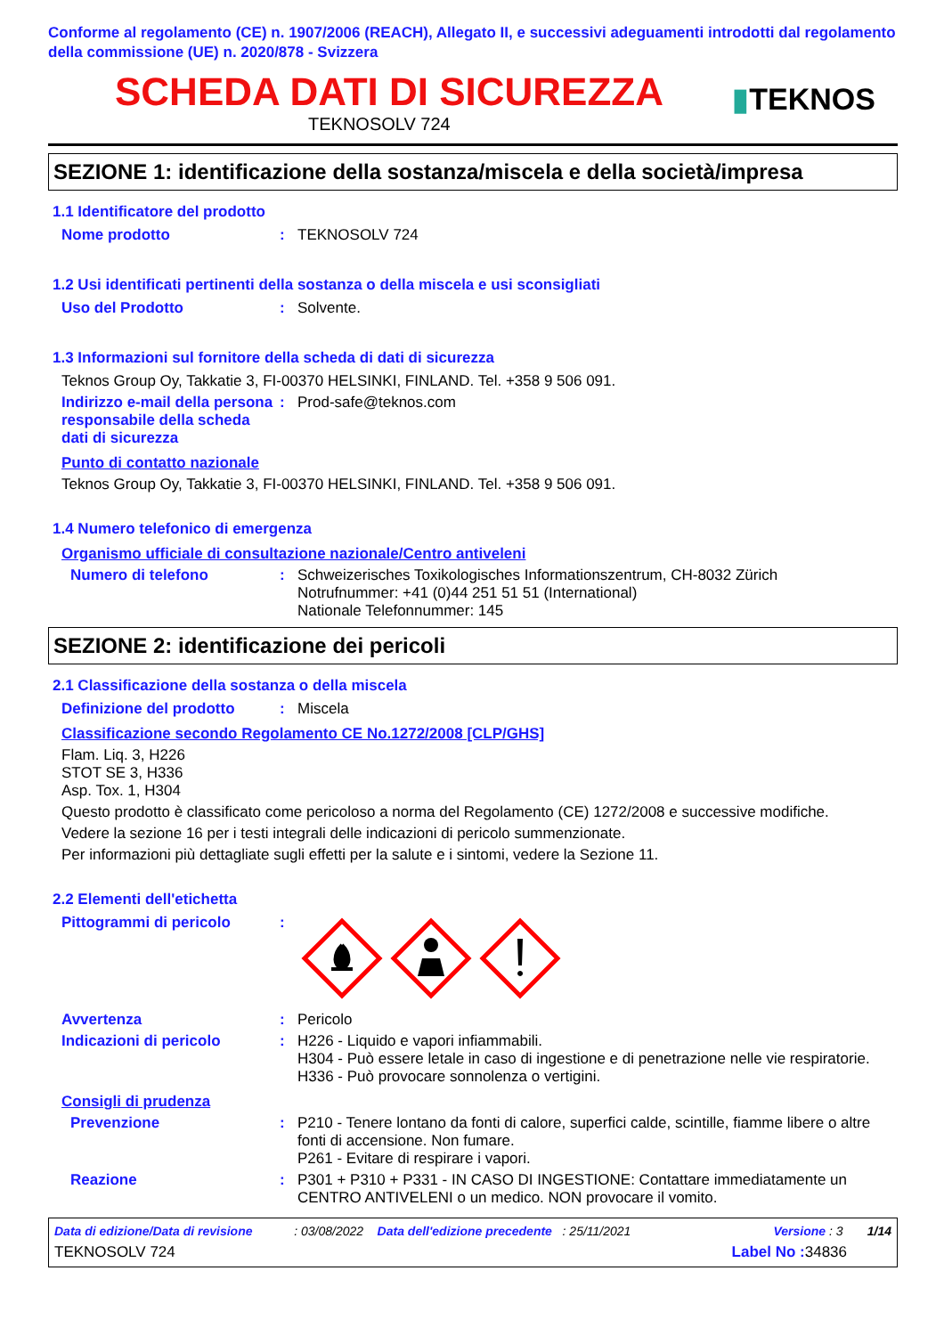Conforme al regolamento (CE) n. 1907/2006 (REACH), Allegato II, e successivi adeguamenti introdotti dal regolamento della commissione (UE) n. 2020/878 - Svizzera
SCHEDA DATI DI SICUREZZA
TEKNOSOLV 724
▮TEKNOS
SEZIONE 1: identificazione della sostanza/miscela e della società/impresa
1.1 Identificatore del prodotto
Nome prodotto :
TEKNOSOLV 724
1.2 Usi identificati pertinenti della sostanza o della miscela e usi sconsigliati
Uso del Prodotto :
Solvente.
1.3 Informazioni sul fornitore della scheda di dati di sicurezza
Teknos Group Oy, Takkatie 3, FI-00370 HELSINKI, FINLAND. Tel. +358 9 506 091.
Indirizzo e-mail della persona responsabile della scheda dati di sicurezza
:
Prod-safe@teknos.com
Punto di contatto nazionale
Teknos Group Oy, Takkatie 3, FI-00370 HELSINKI, FINLAND. Tel. +358 9 506 091.
1.4 Numero telefonico di emergenza
Organismo ufficiale di consultazione nazionale/Centro antiveleni
Numero di telefono :
Schweizerisches Toxikologisches Informationszentrum, CH-8032 Zürich
Notrufnummer: +41 (0)44 251 51 51 (International)
Nationale Telefonnummer: 145
SEZIONE 2: identificazione dei pericoli
2.1 Classificazione della sostanza o della miscela
Definizione del prodotto :
Miscela
Classificazione secondo Regolamento CE No.1272/2008 [CLP/GHS]
Flam. Liq. 3, H226
STOT SE 3, H336
Asp. Tox. 1, H304
Questo prodotto è classificato come pericoloso a norma del Regolamento (CE) 1272/2008 e successive modifiche.
Vedere la sezione 16 per i testi integrali delle indicazioni di pericolo summenzionate.
Per informazioni più dettagliate sugli effetti per la salute e i sintomi, vedere la Sezione 11.
2.2 Elementi dell'etichetta
Pittogrammi di pericolo :
Avvertenza :
Pericolo
Indicazioni di pericolo :
H226 - Liquido e vapori infiammabili.
H304 - Può essere letale in caso di ingestione e di penetrazione nelle vie respiratorie.
H336 - Può provocare sonnolenza o vertigini.
Consigli di prudenza
Prevenzione :
P210 - Tenere lontano da fonti di calore, superfici calde, scintille, fiamme libere o altre fonti di accensione. Non fumare.
P261 - Evitare di respirare i vapori.
Reazione :
P301 + P310 + P331 - IN CASO DI INGESTIONE: Contattare immediatamente un CENTRO ANTIVELENI o un medico. NON provocare il vomito.
Data di edizione/Data di revisione : 03/08/2022 Data dell'edizione precedente : 25/11/2021 Versione : 3 1/14
TEKNOSOLV 724 Label No : 34836